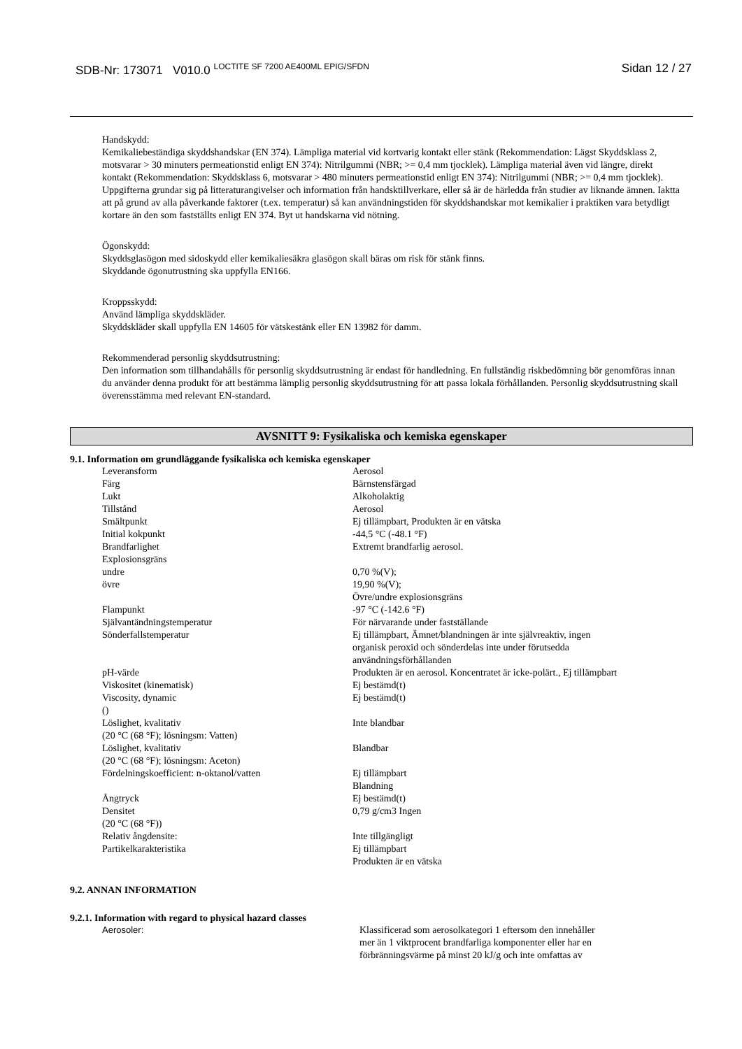SDB-Nr: 173071 V010.0 <sup>LOCTITE SF 7200 AE400ML EPIG/SFDN</sup>
Sidan 12 / 27
Handskydd:
Kemikaliebeständiga skyddshandskar (EN 374). Lämpliga material vid kortvarig kontakt eller stänk (Rekommendation: Lägst Skyddsklass 2, motsvarar > 30 minuters permeationstid enligt EN 374): Nitrilgummi (NBR; >= 0,4 mm tjocklek). Lämpliga material även vid längre, direkt kontakt (Rekommendation: Skyddsklass 6, motsvarar > 480 minuters permeationstid enligt EN 374): Nitrilgummi (NBR; >= 0,4 mm tjocklek). Uppgifterna grundar sig på litteraturangivelser och information från handsktillverkare, eller så är de härledda från studier av liknande ämnen. Iaktta att på grund av alla påverkande faktorer (t.ex. temperatur) så kan användningstiden för skyddshandskar mot kemikalier i praktiken vara betydligt kortare än den som fastställts enligt EN 374. Byt ut handskarna vid nötning.
Ögonskydd:
Skyddsglasögon med sidoskydd eller kemikaliesäkra glasögon skall bäras om risk för stänk finns.
Skyddande ögonutrustning ska uppfylla EN166.
Kroppsskydd:
Använd lämpliga skyddskläder.
Skyddskläder skall uppfylla EN 14605 för vätskestänk eller EN 13982 för damm.
Rekommenderad personlig skyddsutrustning:
Den information som tillhandahålls för personlig skyddsutrustning är endast för handledning. En fullständig riskbedömning bör genomföras innan du använder denna produkt för att bestämma lämplig personlig skyddsutrustning för att passa lokala förhållanden. Personlig skyddsutrustning skall överensstämma med relevant EN-standard.
AVSNITT 9: Fysikaliska och kemiska egenskaper
9.1. Information om grundläggande fysikaliska och kemiska egenskaper
| Leveransform | Aerosol |
| Färg | Bärnstensfärgad |
| Lukt | Alkoholaktig |
| Tillstånd | Aerosol |
| Smältpunkt | Ej tillämpbart, Produkten är en vätska |
| Initial kokpunkt | -44,5 °C (-48.1 °F) |
| Brandfarlighet | Extremt brandfarlig aerosol. |
| Explosionsgräns | |
| undre | 0,70 %(V); |
| övre | 19,90 %(V); Övre/undre explosionsgräns |
| Flampunkt | -97 °C (-142.6 °F) |
| Självantändningstemperatur | För närvarande under fastställande |
| Sönderfallstemperatur | Ej tillämpbart, Ämnet/blandningen är inte självreaktiv, ingen organisk peroxid och sönderdelas inte under förutsedda användningsförhållanden |
| pH-värde | Produkten är en aerosol. Koncentratet är icke-polärt., Ej tillämpbart |
| Viskositet (kinematisk) | Ej bestämd(t) |
| Viscosity, dynamic () | Ej bestämd(t) |
| Löslighet, kvalitativ (20 °C (68 °F); lösningsm: Vatten) | Inte blandbar |
| Löslighet, kvalitativ (20 °C (68 °F); lösningsm: Aceton) | Blandbar |
| Fördelningskoefficient: n-oktanol/vatten | Ej tillämpbart Blandning |
| Ångtryck | Ej bestämd(t) |
| Densitet (20 °C (68 °F)) | 0,79 g/cm3 Ingen |
| Relativ ångdensite: | Inte tillgängligt |
| Partikelkarakteristika | Ej tillämpbart Produkten är en vätska |
9.2. ANNAN INFORMATION
9.2.1. Information with regard to physical hazard classes
| Aerosoler: | Klassificerad som aerosolkategori 1 eftersom den innehåller mer än 1 viktprocent brandfarliga komponenter eller har en förbränningsvärme på minst 20 kJ/g och inte omfattas av |